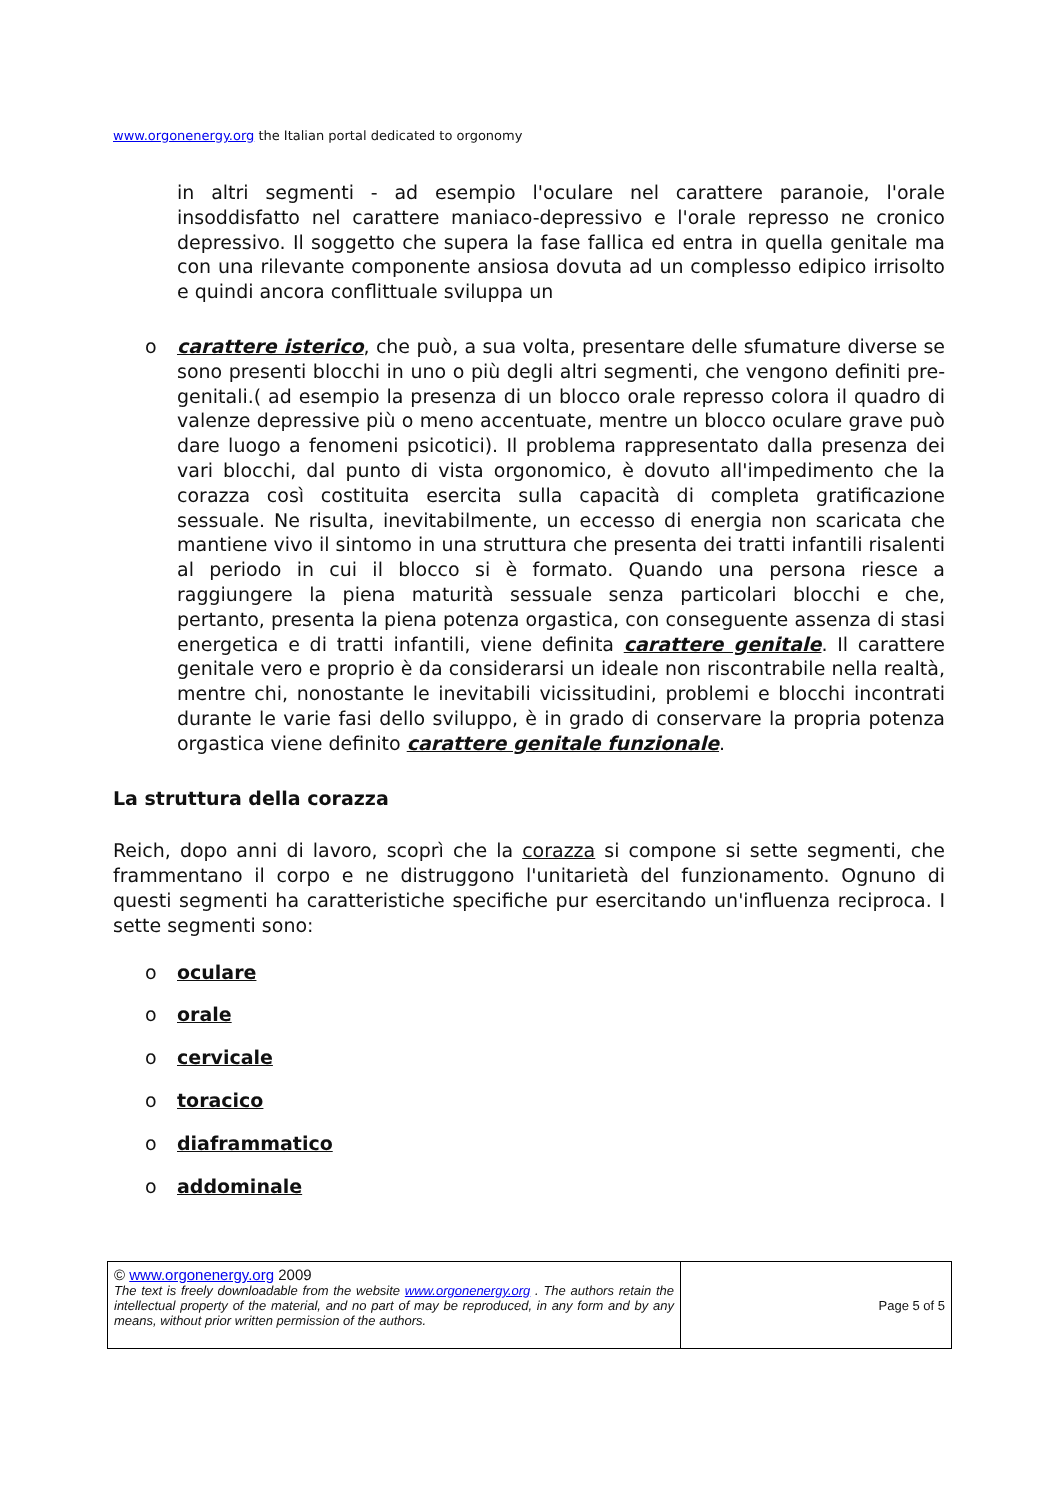www.orgonenergy.org the Italian portal dedicated to orgonomy
in altri segmenti - ad esempio l'oculare nel carattere paranoie, l'orale insoddisfatto nel carattere maniaco-depressivo e l'orale represso ne cronico depressivo. Il soggetto che supera la fase fallica ed entra in quella genitale ma con una rilevante componente ansiosa dovuta ad un complesso edipico irrisolto e quindi ancora conflittuale sviluppa un
o carattere isterico, che può, a sua volta, presentare delle sfumature diverse se sono presenti blocchi in uno o più degli altri segmenti, che vengono definiti pre-genitali.( ad esempio la presenza di un blocco orale represso colora il quadro di valenze depressive più o meno accentuate, mentre un blocco oculare grave può dare luogo a fenomeni psicotici). Il problema rappresentato dalla presenza dei vari blocchi, dal punto di vista orgonomico, è dovuto all'impedimento che la corazza così costituita esercita sulla capacità di completa gratificazione sessuale. Ne risulta, inevitabilmente, un eccesso di energia non scaricata che mantiene vivo il sintomo in una struttura che presenta dei tratti infantili risalenti al periodo in cui il blocco si è formato. Quando una persona riesce a raggiungere la piena maturità sessuale senza particolari blocchi e che, pertanto, presenta la piena potenza orgastica, con conseguente assenza di stasi energetica e di tratti infantili, viene definita carattere genitale. Il carattere genitale vero e proprio è da considerarsi un ideale non riscontrabile nella realtà, mentre chi, nonostante le inevitabili vicissitudini, problemi e blocchi incontrati durante le varie fasi dello sviluppo, è in grado di conservare la propria potenza orgastica viene definito carattere genitale funzionale.
La struttura della corazza
Reich, dopo anni di lavoro, scoprì che la corazza si compone si sette segmenti, che frammentano il corpo e ne distruggono l'unitarietà del funzionamento. Ognuno di questi segmenti ha caratteristiche specifiche pur esercitando un'influenza reciproca. I sette segmenti sono:
o oculare
o orale
o cervicale
o toracico
o diaframmatico
o addominale
| © www.orgonenergy.org 2009 The text is freely downloadable from the website www.orgonenergy.org . The authors retain the intellectual property of the material, and no part of may be reproduced, in any form and by any means, without prior written permission of the authors. | Page 5 of 5 |